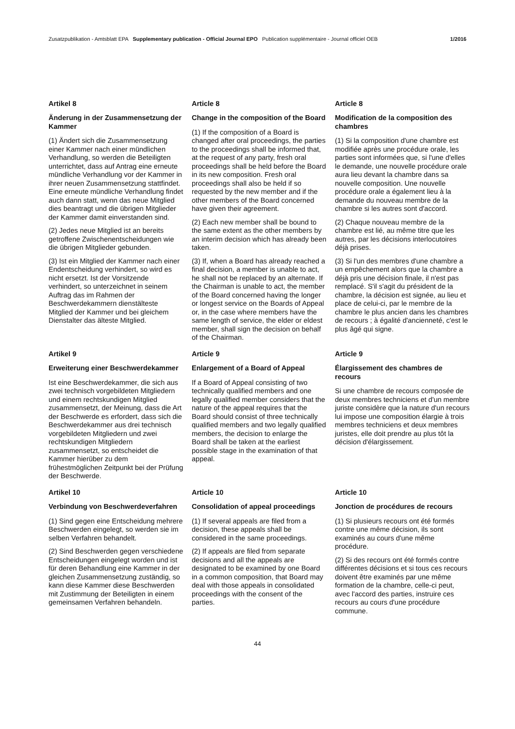Zusatzpublikation - Amtsblatt EPA Supplementary publication - Official Journal EPO Publication supplémentaire - Journal officiel OEB 1/2016
Artikel 8
Änderung in der Zusammensetzung der Kammer
(1) Ändert sich die Zusammensetzung einer Kammer nach einer mündlichen Verhandlung, so werden die Beteiligten unterrichtet, dass auf Antrag eine erneute mündliche Verhandlung vor der Kammer in ihrer neuen Zusammensetzung stattfindet. Eine erneute mündliche Verhandlung findet auch dann statt, wenn das neue Mitglied dies beantragt und die übrigen Mitglieder der Kammer damit einverstanden sind.
(2) Jedes neue Mitglied ist an bereits getroffene Zwischenentscheidungen wie die übrigen Mitglieder gebunden.
(3) Ist ein Mitglied der Kammer nach einer Endentscheidung verhindert, so wird es nicht ersetzt. Ist der Vorsitzende verhindert, so unterzeichnet in seinem Auftrag das im Rahmen der Beschwerdekammern dienstälteste Mitglied der Kammer und bei gleichem Dienstalter das älteste Mitglied.
Article 8
Change in the composition of the Board
(1) If the composition of a Board is changed after oral proceedings, the parties to the proceedings shall be informed that, at the request of any party, fresh oral proceedings shall be held before the Board in its new composition. Fresh oral proceedings shall also be held if so requested by the new member and if the other members of the Board concerned have given their agreement.
(2) Each new member shall be bound to the same extent as the other members by an interim decision which has already been taken.
(3) If, when a Board has already reached a final decision, a member is unable to act, he shall not be replaced by an alternate. If the Chairman is unable to act, the member of the Board concerned having the longer or longest service on the Boards of Appeal or, in the case where members have the same length of service, the elder or eldest member, shall sign the decision on behalf of the Chairman.
Article 8
Modification de la composition des chambres
(1) Si la composition d'une chambre est modifiée après une procédure orale, les parties sont informées que, si l'une d'elles le demande, une nouvelle procédure orale aura lieu devant la chambre dans sa nouvelle composition. Une nouvelle procédure orale a également lieu à la demande du nouveau membre de la chambre si les autres sont d'accord.
(2) Chaque nouveau membre de la chambre est lié, au même titre que les autres, par les décisions interlocutoires déjà prises.
(3) Si l'un des membres d'une chambre a un empêchement alors que la chambre a déjà pris une décision finale, il n'est pas remplacé. S'il s'agit du président de la chambre, la décision est signée, au lieu et place de celui-ci, par le membre de la chambre le plus ancien dans les chambres de recours ; à égalité d'ancienneté, c'est le plus âgé qui signe.
Artikel 9
Erweiterung einer Beschwerdekammer
Ist eine Beschwerdekammer, die sich aus zwei technisch vorgebildeten Mitgliedern und einem rechtskundigen Mitglied zusammensetzt, der Meinung, dass die Art der Beschwerde es erfordert, dass sich die Beschwerdekammer aus drei technisch vorgebildeten Mitgliedern und zwei rechtskundigen Mitgliedern zusammensetzt, so entscheidet die Kammer hierüber zu dem frühestmöglichen Zeitpunkt bei der Prüfung der Beschwerde.
Article 9
Enlargement of a Board of Appeal
If a Board of Appeal consisting of two technically qualified members and one legally qualified member considers that the nature of the appeal requires that the Board should consist of three technically qualified members and two legally qualified members, the decision to enlarge the Board shall be taken at the earliest possible stage in the examination of that appeal.
Article 9
Élargissement des chambres de recours
Si une chambre de recours composée de deux membres techniciens et d'un membre juriste considère que la nature d'un recours lui impose une composition élargie à trois membres techniciens et deux membres juristes, elle doit prendre au plus tôt la décision d'élargissement.
Artikel 10
Verbindung von Beschwerdeverfahren
(1) Sind gegen eine Entscheidung mehrere Beschwerden eingelegt, so werden sie im selben Verfahren behandelt.
(2) Sind Beschwerden gegen verschiedene Entscheidungen eingelegt worden und ist für deren Behandlung eine Kammer in der gleichen Zusammensetzung zuständig, so kann diese Kammer diese Beschwerden mit Zustimmung der Beteiligten in einem gemeinsamen Verfahren behandeln.
Article 10
Consolidation of appeal proceedings
(1) If several appeals are filed from a decision, these appeals shall be considered in the same proceedings.
(2) If appeals are filed from separate decisions and all the appeals are designated to be examined by one Board in a common composition, that Board may deal with those appeals in consolidated proceedings with the consent of the parties.
Article 10
Jonction de procédures de recours
(1) Si plusieurs recours ont été formés contre une même décision, ils sont examinés au cours d'une même procédure.
(2) Si des recours ont été formés contre différentes décisions et si tous ces recours doivent être examinés par une même formation de la chambre, celle-ci peut, avec l'accord des parties, instruire ces recours au cours d'une procédure commune.
44